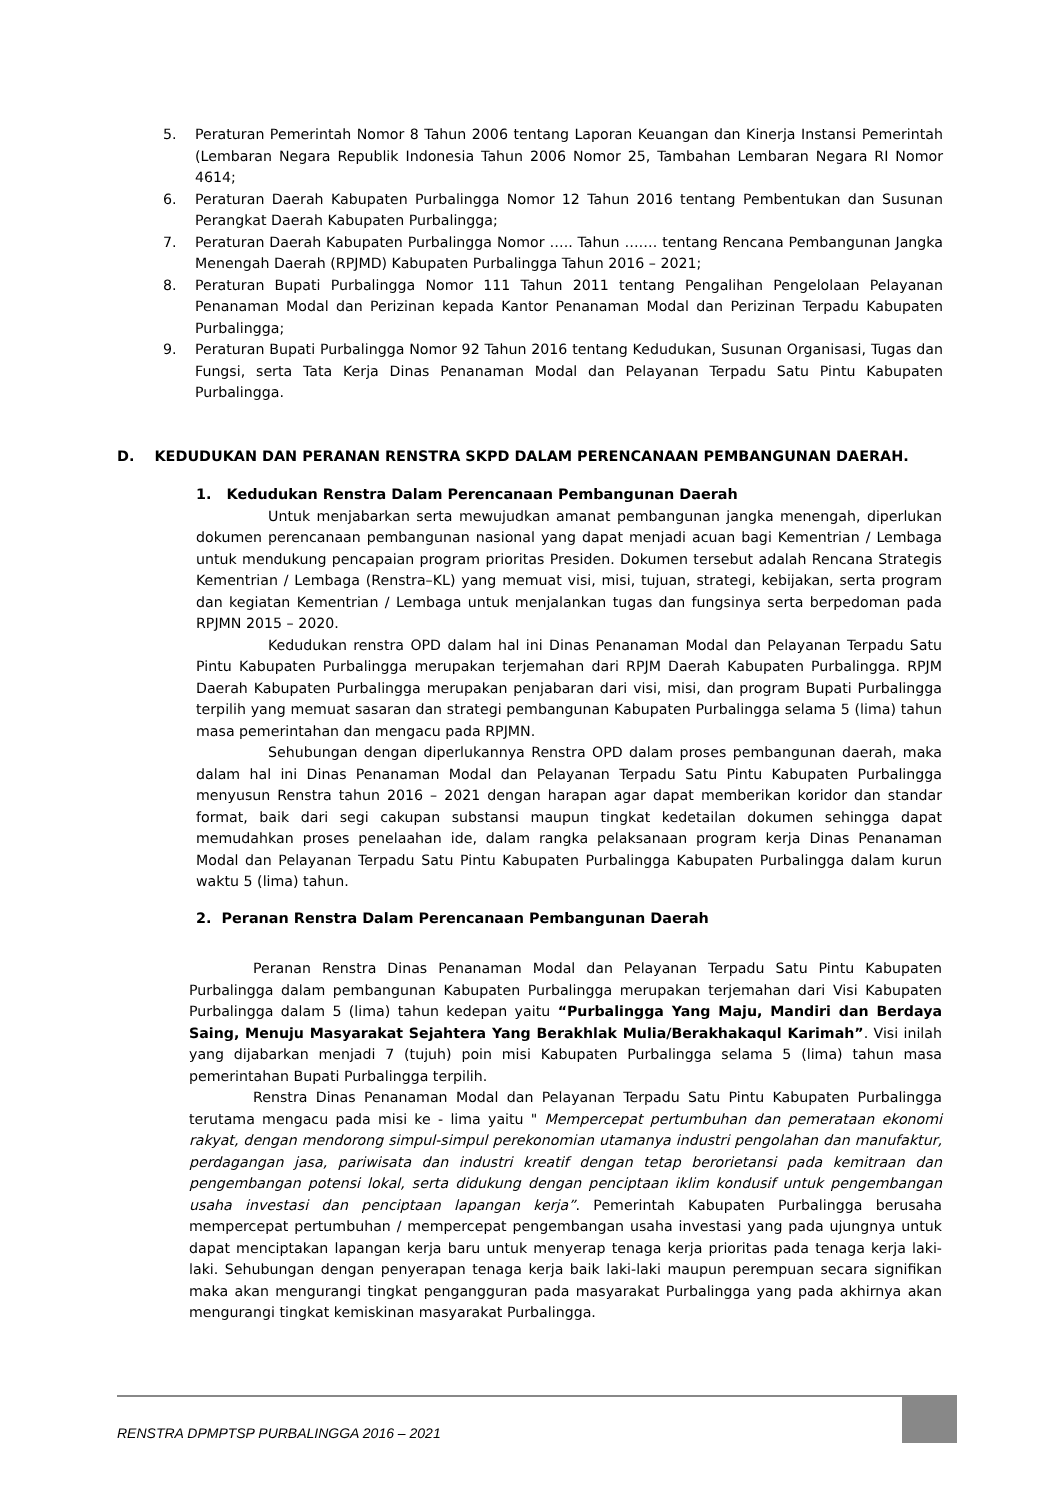5. Peraturan Pemerintah Nomor 8 Tahun 2006 tentang Laporan Keuangan dan Kinerja Instansi Pemerintah (Lembaran Negara Republik Indonesia Tahun 2006 Nomor 25, Tambahan Lembaran Negara RI Nomor 4614;
6. Peraturan Daerah Kabupaten Purbalingga Nomor 12 Tahun 2016 tentang Pembentukan dan Susunan Perangkat Daerah Kabupaten Purbalingga;
7. Peraturan Daerah Kabupaten Purbalingga Nomor ….. Tahun ……. tentang Rencana Pembangunan Jangka Menengah Daerah (RPJMD) Kabupaten Purbalingga Tahun 2016 – 2021;
8. Peraturan Bupati Purbalingga Nomor 111 Tahun 2011 tentang Pengalihan Pengelolaan Pelayanan Penanaman Modal dan Perizinan kepada Kantor Penanaman Modal dan Perizinan Terpadu Kabupaten Purbalingga;
9. Peraturan Bupati Purbalingga Nomor 92 Tahun 2016 tentang Kedudukan, Susunan Organisasi, Tugas dan Fungsi, serta Tata Kerja Dinas Penanaman Modal dan Pelayanan Terpadu Satu Pintu Kabupaten Purbalingga.
D. KEDUDUKAN DAN PERANAN RENSTRA SKPD DALAM PERENCANAAN PEMBANGUNAN DAERAH.
1. Kedudukan Renstra Dalam Perencanaan Pembangunan Daerah
Untuk menjabarkan serta mewujudkan amanat pembangunan jangka menengah, diperlukan dokumen perencanaan pembangunan nasional yang dapat menjadi acuan bagi Kementrian / Lembaga untuk mendukung pencapaian program prioritas Presiden. Dokumen tersebut adalah Rencana Strategis Kementrian / Lembaga (Renstra–KL) yang memuat visi, misi, tujuan, strategi, kebijakan, serta program dan kegiatan Kementrian / Lembaga untuk menjalankan tugas dan fungsinya serta berpedoman pada RPJMN 2015 – 2020.
Kedudukan renstra OPD dalam hal ini Dinas Penanaman Modal dan Pelayanan Terpadu Satu Pintu Kabupaten Purbalingga merupakan terjemahan dari RPJM Daerah Kabupaten Purbalingga. RPJM Daerah Kabupaten Purbalingga merupakan penjabaran dari visi, misi, dan program Bupati Purbalingga terpilih yang memuat sasaran dan strategi pembangunan Kabupaten Purbalingga selama 5 (lima) tahun masa pemerintahan dan mengacu pada RPJMN.
Sehubungan dengan diperlukannya Renstra OPD dalam proses pembangunan daerah, maka dalam hal ini Dinas Penanaman Modal dan Pelayanan Terpadu Satu Pintu Kabupaten Purbalingga menyusun Renstra tahun 2016 – 2021 dengan harapan agar dapat memberikan koridor dan standar format, baik dari segi cakupan substansi maupun tingkat kedetailan dokumen sehingga dapat memudahkan proses penelaahan ide, dalam rangka pelaksanaan program kerja Dinas Penanaman Modal dan Pelayanan Terpadu Satu Pintu Kabupaten Purbalingga Kabupaten Purbalingga dalam kurun waktu 5 (lima) tahun.
2. Peranan Renstra Dalam Perencanaan Pembangunan Daerah
Peranan Renstra Dinas Penanaman Modal dan Pelayanan Terpadu Satu Pintu Kabupaten Purbalingga dalam pembangunan Kabupaten Purbalingga merupakan terjemahan dari Visi Kabupaten Purbalingga dalam 5 (lima) tahun kedepan yaitu “Purbalingga Yang Maju, Mandiri dan Berdaya Saing, Menuju Masyarakat Sejahtera Yang Berakhlak Mulia/Berakhakaqul Karimah”. Visi inilah yang dijabarkan menjadi 7 (tujuh) poin misi Kabupaten Purbalingga selama 5 (lima) tahun masa pemerintahan Bupati Purbalingga terpilih.
Renstra Dinas Penanaman Modal dan Pelayanan Terpadu Satu Pintu Kabupaten Purbalingga terutama mengacu pada misi ke - lima yaitu " Mempercepat pertumbuhan dan pemerataan ekonomi rakyat, dengan mendorong simpul-simpul perekonomian utamanya industri pengolahan dan manufaktur, perdagangan jasa, pariwisata dan industri kreatif dengan tetap berorietansi pada kemitraan dan pengembangan potensi lokal, serta didukung dengan penciptaan iklim kondusif untuk pengembangan usaha investasi dan penciptaan lapangan kerja”. Pemerintah Kabupaten Purbalingga berusaha mempercepat pertumbuhan / mempercepat pengembangan usaha investasi yang pada ujungnya untuk dapat menciptakan lapangan kerja baru untuk menyerap tenaga kerja prioritas pada tenaga kerja laki-laki. Sehubungan dengan penyerapan tenaga kerja baik laki-laki maupun perempuan secara signifikan maka akan mengurangi tingkat pengangguran pada masyarakat Purbalingga yang pada akhirnya akan mengurangi tingkat kemiskinan masyarakat Purbalingga.
RENSTRA DPMPTSP PURBALINGGA 2016 – 2021